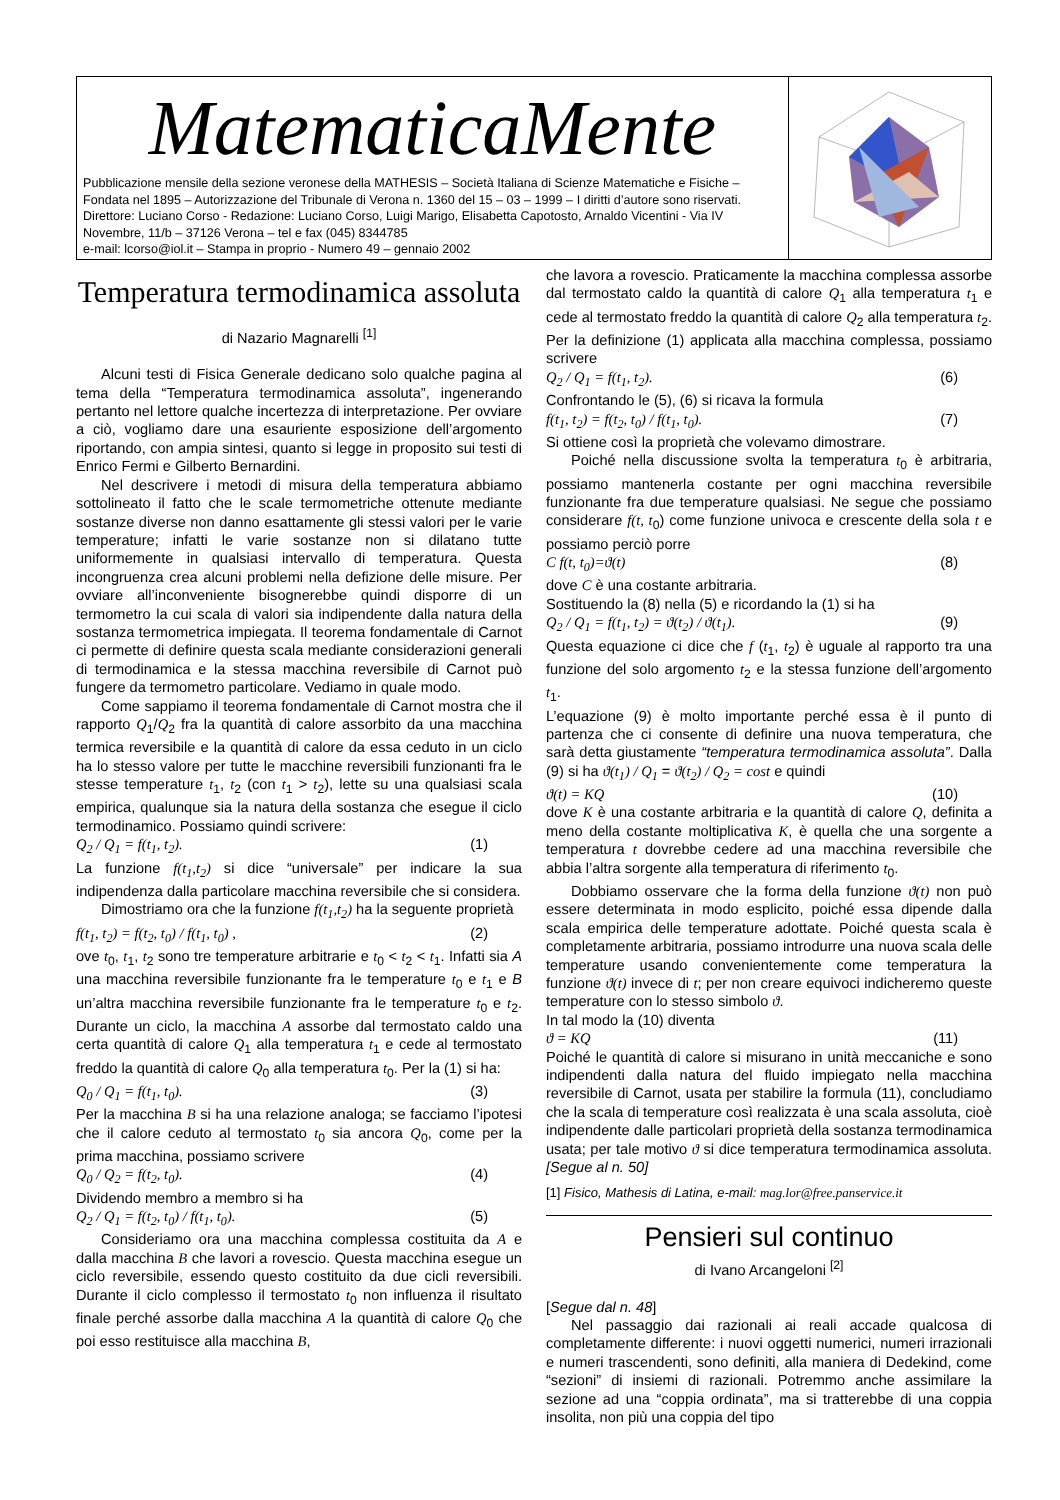MatematicaMente
Pubblicazione mensile della sezione veronese della MATHESIS – Società Italiana di Scienze Matematiche e Fisiche – Fondata nel 1895 – Autorizzazione del Tribunale di Verona n. 1360 del 15 – 03 – 1999 – I diritti d’autore sono riservati. Direttore: Luciano Corso - Redazione: Luciano Corso, Luigi Marigo, Elisabetta Capotosto, Arnaldo Vicentini - Via IV Novembre, 11/b – 37126 Verona – tel e fax (045) 8344785
e-mail: lcorso@iol.it – Stampa in proprio - Numero 49 – gennaio 2002
Temperatura termodinamica assoluta
di Nazario Magnarelli <sup>[1]</sup>
Alcuni testi di Fisica Generale dedicano solo qualche pagina al tema della “Temperatura termodinamica assoluta”, ingenerando pertanto nel lettore qualche incertezza di interpretazione. Per ovviare a ciò, vogliamo dare una esauriente esposizione dell’argomento riportando, con ampia sintesi, quanto si legge in proposito sui testi di Enrico Fermi e Gilberto Bernardini.
Nel descrivere i metodi di misura della temperatura abbiamo sottolineato il fatto che le scale termometriche ottenute mediante sostanze diverse non danno esattamente gli stessi valori per le varie temperature; infatti le varie sostanze non si dilatano tutte uniformemente in qualsiasi intervallo di temperatura. Questa incongruenza crea alcuni problemi nella defizione delle misure. Per ovviare all’inconveniente bisognerebbe quindi disporre di un termometro la cui scala di valori sia indipendente dalla natura della sostanza termometrica impiegata. Il teorema fondamentale di Carnot ci permette di definire questa scala mediante considerazioni generali di termodinamica e la stessa macchina reversibile di Carnot può fungere da termometro particolare. Vediamo in quale modo.
Come sappiamo il teorema fondamentale di Carnot mostra che il rapporto Q<sub>1</sub>/Q<sub>2</sub> fra la quantità di calore assorbito da una macchina termica reversibile e la quantità di calore da essa ceduto in un ciclo ha lo stesso valore per tutte le macchine reversibili funzionanti fra le stesse temperature t<sub>1</sub>, t<sub>2</sub> (con t<sub>1</sub> > t<sub>2</sub>), lette su una qualsiasi scala empirica, qualunque sia la natura della sostanza che esegue il ciclo termodinamico. Possiamo quindi scrivere:
Q<sub>2</sub> / Q<sub>1</sub> = f(t<sub>1</sub>, t<sub>2</sub>). (1)
La funzione f(t<sub>1</sub>,t<sub>2</sub>) si dice “universale” per indicare la sua indipendenza dalla particolare macchina reversibile che si considera.
Dimostriamo ora che la funzione f(t<sub>1</sub>,t<sub>2</sub>) ha la seguente proprietà
f(t<sub>1</sub>, t<sub>2</sub>) = f(t<sub>2</sub>, t<sub>0</sub>) / f(t<sub>1</sub>, t<sub>0</sub>) , (2)
ove t<sub>0</sub>, t<sub>1</sub>, t<sub>2</sub> sono tre temperature arbitrarie e t<sub>0</sub> < t<sub>2</sub> < t<sub>1</sub>. Infatti sia A una macchina reversibile funzionante fra le temperature t<sub>0</sub> e t<sub>1</sub> e B un’altra macchina reversibile funzionante fra le temperature t<sub>0</sub> e t<sub>2</sub>. Durante un ciclo, la macchina A assorbe dal termostato caldo una certa quantità di calore Q<sub>1</sub> alla temperatura t<sub>1</sub> e cede al termostato freddo la quantità di calore Q<sub>0</sub> alla temperatura t<sub>0</sub>. Per la (1) si ha:
Q<sub>0</sub> / Q<sub>1</sub> = f(t<sub>1</sub>, t<sub>0</sub>). (3)
Per la macchina B si ha una relazione analoga; se facciamo l’ipotesi che il calore ceduto al termostato t<sub>0</sub> sia ancora Q<sub>0</sub>, come per la prima macchina, possiamo scrivere
Q<sub>0</sub> / Q<sub>2</sub> = f(t<sub>2</sub>, t<sub>0</sub>). (4)
Dividendo membro a membro si ha
Q<sub>2</sub> / Q<sub>1</sub> = f(t<sub>2</sub>, t<sub>0</sub>) / f(t<sub>1</sub>, t<sub>0</sub>). (5)
Consideriamo ora una macchina complessa costituita da A e dalla macchina B che lavori a rovescio. Questa macchina esegue un ciclo reversibile, essendo questo costituito da due cicli reversibili. Durante il ciclo complesso il termostato t<sub>0</sub> non influenza il risultato finale perché assorbe dalla macchina A la quantità di calore Q<sub>0</sub> che poi esso restituisce alla macchina B,
che lavora a rovescio. Praticamente la macchina complessa assorbe dal termostato caldo la quantità di calore Q<sub>1</sub> alla temperatura t<sub>1</sub> e cede al termostato freddo la quantità di calore Q<sub>2</sub> alla temperatura t<sub>2</sub>. Per la definizione (1) applicata alla macchina complessa, possiamo scrivere
Q<sub>2</sub> / Q<sub>1</sub> = f(t<sub>1</sub>, t<sub>2</sub>). (6)
Confrontando le (5), (6) si ricava la formula
f(t<sub>1</sub>, t<sub>2</sub>) = f(t<sub>2</sub>, t<sub>0</sub>) / f(t<sub>1</sub>, t<sub>0</sub>). (7)
Si ottiene così la proprietà che volevamo dimostrare.
Poiché nella discussione svolta la temperatura t<sub>0</sub> è arbitraria, possiamo mantenerla costante per ogni macchina reversibile funzionante fra due temperature qualsiasi. Ne segue che possiamo considerare f(t, t<sub>0</sub>) come funzione univoca e crescente della sola t e possiamo perciò porre
C f(t, t<sub>0</sub>)=ϑ(t) (8)
dove C è una costante arbitraria.
Sostituendo la (8) nella (5) e ricordando la (1) si ha
Q<sub>2</sub> / Q<sub>1</sub> = f(t<sub>1</sub>, t<sub>2</sub>) = ϑ(t<sub>2</sub>) / ϑ(t<sub>1</sub>). (9)
Questa equazione ci dice che f (t<sub>1</sub>, t<sub>2</sub>) è uguale al rapporto tra una funzione del solo argomento t<sub>2</sub> e la stessa funzione dell’argomento t<sub>1</sub>.
L’equazione (9) è molto importante perché essa è il punto di partenza che ci consente di definire una nuova temperatura, che sarà detta giustamente “temperatura termodinamica assoluta”. Dalla (9) si ha ϑ(t<sub>1</sub>) / Q<sub>1</sub> = ϑ(t<sub>2</sub>) / Q<sub>2</sub> = cost e quindi
ϑ(t) = KQ (10)
dove K è una costante arbitraria e la quantità di calore Q, definita a meno della costante moltiplicativa K, è quella che una sorgente a temperatura t dovrebbe cedere ad una macchina reversibile che abbia l’altra sorgente alla temperatura di riferimento t<sub>0</sub>.
Dobbiamo osservare che la forma della funzione ϑ(t) non può essere determinata in modo esplicito, poiché essa dipende dalla scala empirica delle temperature adottate. Poiché questa scala è completamente arbitraria, possiamo introdurre una nuova scala delle temperature usando convenientemente come temperatura la funzione ϑ(t) invece di t; per non creare equivoci indicheremo queste temperature con lo stesso simbolo ϑ.
In tal modo la (10) diventa
ϑ = KQ (11)
Poiché le quantità di calore si misurano in unità meccaniche e sono indipendenti dalla natura del fluido impiegato nella macchina reversibile di Carnot, usata per stabilire la formula (11), concludiamo che la scala di temperature così realizzata è una scala assoluta, cioè indipendente dalle particolari proprietà della sostanza termodinamica usata; per tale motivo ϑ si dice temperatura termodinamica assoluta. [Segue al n. 50]
[1] Fisico, Mathesis di Latina, e-mail: mag.lor@free.panservice.it
Pensieri sul continuo
di Ivano Arcangeloni <sup>[2]</sup>
[Segue dal n. 48]
Nel passaggio dai razionali ai reali accade qualcosa di completamente differente: i nuovi oggetti numerici, numeri irrazionali e numeri trascendenti, sono definiti, alla maniera di Dedekind, come “sezioni” di insiemi di razionali. Potremmo anche assimilare la sezione ad una “coppia ordinata”, ma si tratterebbe di una coppia insolita, non più una coppia del tipo